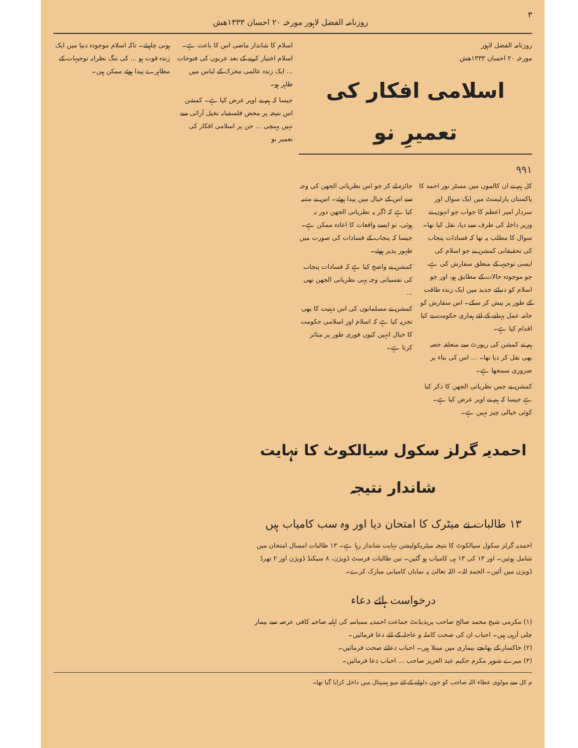٣ روزنامہ الفضل لاہور مورخہ ۲۰ احسان ۱۳۳۳ھش
روزنامہ الفضل لاہور
مورخہ ۲۰ احسان ۱۳۳۳ھش
اسلامی افکار کی تعمیرِ نو
۹۹۱
کل ہم نے ان کالموں میں مسٹر نور احمد کا پاکستان پارلیمنٹ میں ایک سوال اور سردار امیر اعظم کا جواب جو انہوں نے وزیر داخلہ کی طرف سے دیا، نقل کیا تھا۔ سوال کا مطلب یہ تھا کہ فسادات پنجاب کی تحقیقاتی کمشن نے جو اسلام کی ایسی توجیہہ کے متعلق سفارش کی ہے، جو موجودہ حالات کے مطابق ہو، اور جو اسلام کو دنیائے جدید میں ایک زندہ طاقت کے طور پر پیش کر سکے۔ اس سفارش کو جامہ عمل پہنانے کے لئے ہماری حکومت نے کیا اقدام کیا ہے۔
ہم نے کمشن کی رپورٹ سے متعلقہ حصہ بھی نقل کر دیا تھا۔ ... اس کی بناء پر ضروری سمجھا ہے۔
کمشن نے جس نظریاتی الجھن کا ذکر کیا ہے جیسا کہ ہم نے اوپر عرض کیا ہے۔ کوئی خیالی چیز نہیں ہے۔
جائزہ لے کر جو اس نظریاتی الجھن کی وجہ سے اس کے خیال میں پیدا ہوئے۔ اس نے متنبہ کیا ہے کہ اگر یہ نظریاتی الجھن دور نہ ہوئی، تو ایسے واقعات کا اعادہ ممکن ہے۔ جیسا کہ پنجاب کے فسادات کی صورت میں ظہور پذیر ہوئے۔
کمشن نے واضح کیا ہے کہ فسادات پنجاب کی نفسیاتی وجہ یہی نظریاتی الجھن تھی ...
کمشن نے مسلمانوں کی اس ذہنیت کا بھی تجزیہ کیا ہے کہ اسلام اور اسلامی حکومت کا خیال انہیں کیوں فوری طور پر متاثر کرتا ہے۔
اسلام کا شاندار ماضی اس کا باعث ہے۔ اسلام اختیار کرنے کے بعد عربوں کی فتوحات ... ایک زندہ عالمی محرک کے لباس میں ظاہر ہو۔
جیسا کہ ہم نے اوپر عرض کیا ہے۔ کمشن اس نتیجہ پر محض فلسفیانہ تخیل آرائی سے نہیں پہنچی ... جن پر اسلامی افکار کی تعمیر نو
ہونی چاہیئے۔ تاکہ اسلام موجودہ دنیا میں ایک زندہ قوت ہو ... کی تنگ نظرانہ توجیہات کے مظاہرے پیدا ہوئے ممکن ہیں۔
احمدیہ گرلز سکول سیالکوٹ کا نہایت شاندار نتیجہ
۱۳ طالبات نے میٹرک کا امتحان دیا اور وہ سب کامیاب ہیں
احمدیہ گرلز سکول سیالکوٹ کا نتیجہ میٹریکولیشن نہایت شاندار رہا ہے۔ ۱۳ طالبات امسال امتحان میں شامل ہوئیں۔ اور ۱۳ کی ۱۳ ہی کامیاب ہو گئیں۔ تین طالبات فرسٹ ڈویژن، ۸ سیکنڈ ڈویژن اور ۲ تھرڈ ڈویژن میں آئیں۔ الحمد للہ۔ اللہ تعالیٰ یہ نمایاں کامیابی مبارک کرے۔
درخواست ہائے دعاء
(۱) مکرمی شیخ محمد صالح صاحب پریذیڈنٹ جماعت احمدیہ ممباسہ کی اہلیہ صاحبہ کافی عرصہ سے بیمار چلی آرہی ہیں۔ احباب ان کی صحت کاملہ و عاجلہ کے لئے دعا فرمائیں۔
(۲) خاکسار کے بھانجے بیماری میں مبتلا ہیں۔ احباب دعائے صحت فرمائیں۔
(۳) میرے شوہر مکرم حکیم عبد العزیز صاحب ... احباب دعا فرمائیں۔
م کل سے مولوی عطاء اللہ صاحب کو خون دلوانے کے لئے میو ہسپتال میں داخل کرایا گیا تھا۔